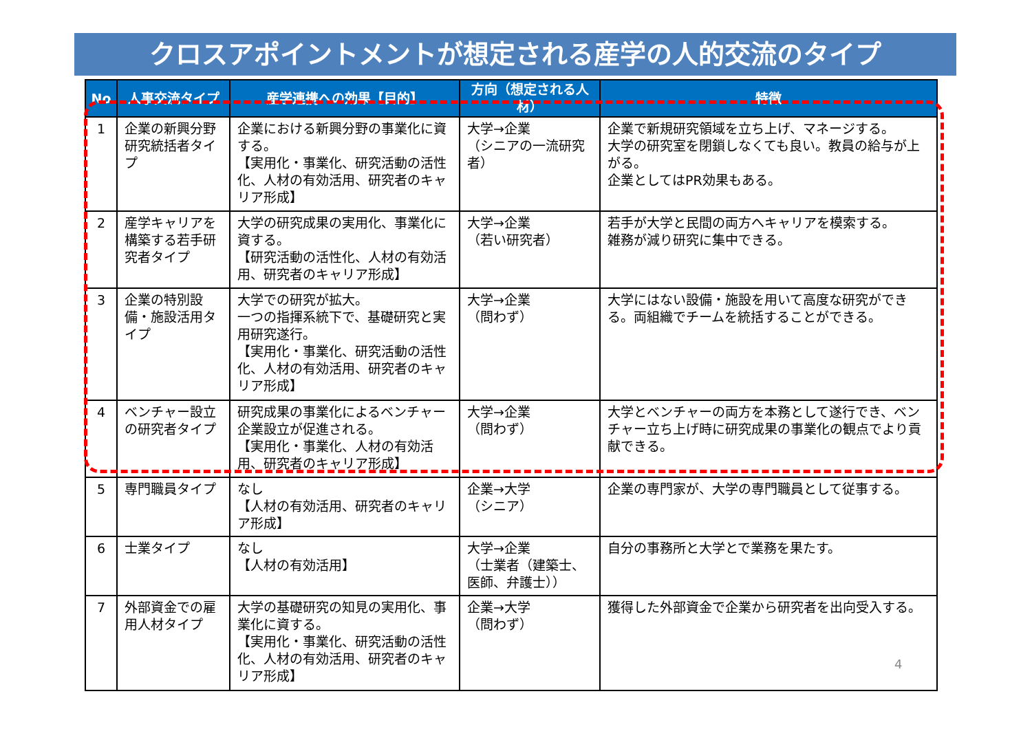クロスアポイントメントが想定される産学の人的交流のタイプ
| No | 人事交流タイプ | 産学連携への効果【目的】 | 方向（想定される人材） | 特徴 |
| --- | --- | --- | --- | --- |
| 1 | 企業の新興分野研究統括者タイプ | 企業における新興分野の事業化に資する。 【実用化・事業化、研究活動の活性化、人材の有効活用、研究者のキャリア形成】 | 大学→企業 （シニアの一流研究者） | 企業で新規研究領域を立ち上げ、マネージする。 大学の研究室を閉鎖しなくても良い。教員の給与が上がる。 企業としてはPR効果もある。 |
| 2 | 産学キャリアを構築する若手研究者タイプ | 大学の研究成果の実用化、事業化に資する。 【研究活動の活性化、人材の有効活用、研究者のキャリア形成】 | 大学→企業 （若い研究者） | 若手が大学と民間の両方へキャリアを模索する。 雑務が減り研究に集中できる。 |
| 3 | 企業の特別設備・施設活用タイプ | 大学での研究が拡大。 一つの指揮系統下で、基礎研究と実用研究遂行。 【実用化・事業化、研究活動の活性化、人材の有効活用、研究者のキャリア形成】 | 大学→企業 （問わず） | 大学にはない設備・施設を用いて高度な研究ができる。両組織でチームを統括することができる。 |
| 4 | ベンチャー設立の研究者タイプ | 研究成果の事業化によるベンチャー企業設立が促進される。 【実用化・事業化、人材の有効活用、研究者のキャリア形成】 | 大学→企業 （問わず） | 大学とベンチャーの両方を本務として遂行でき、ベンチャー立ち上げ時に研究成果の事業化の観点でより貢献できる。 |
| 5 | 専門職員タイプ | なし 【人材の有効活用、研究者のキャリア形成】 | 企業→大学 （シニア） | 企業の専門家が、大学の専門職員として従事する。 |
| 6 | 士業タイプ | なし 【人材の有効活用】 | 大学→企業 （士業者（建築士、医師、弁護士）） | 自分の事務所と大学とで業務を果たす。 |
| 7 | 外部資金での雇用人材タイプ | 大学の基礎研究の知見の実用化、事業化に資する。 【実用化・事業化、研究活動の活性化、人材の有効活用、研究者のキャリア形成】 | 企業→大学 （問わず） | 獲得した外部資金で企業から研究者を出向受入する。 |
4